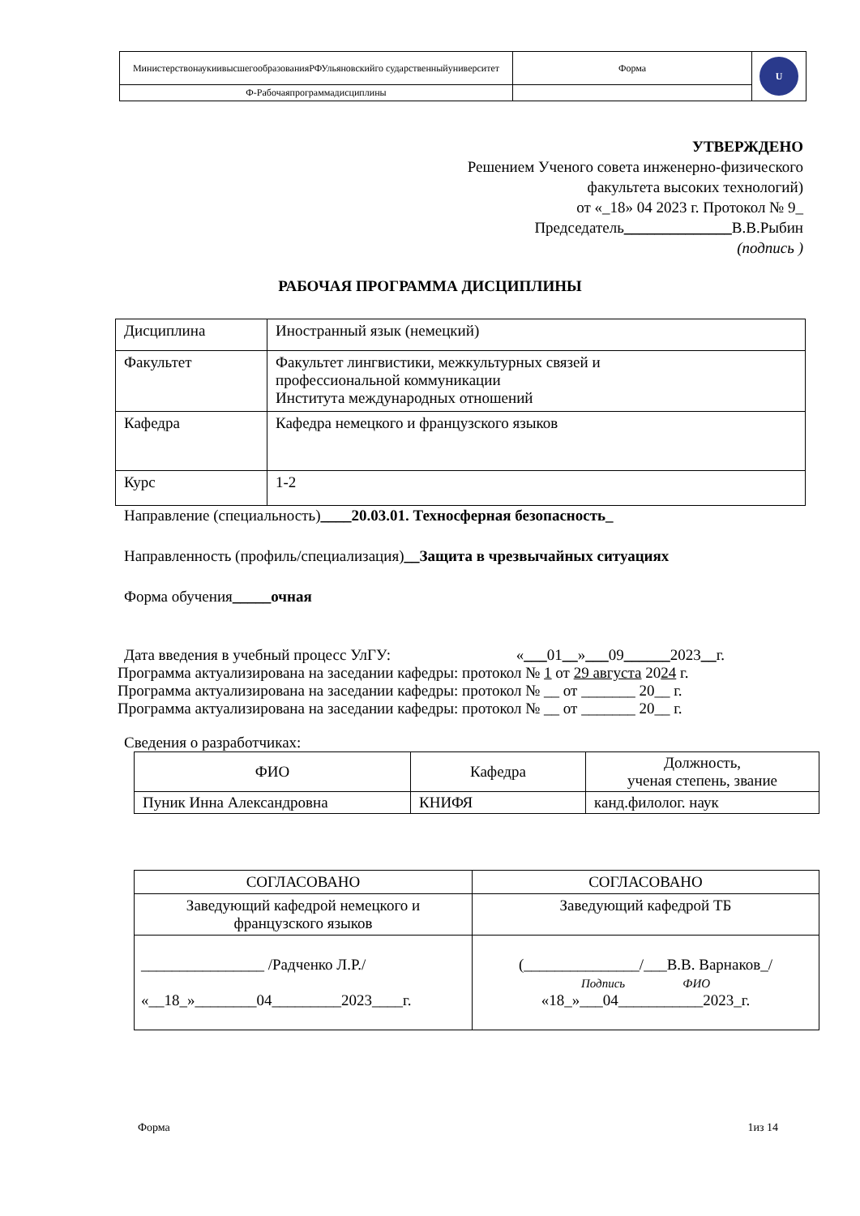| МинистерствонаукиивысшегообразованияРФУльяновскийго сударственныйуниверситет | Форма | U |
| Ф-Рабочаяпрограммадисциплины | | |
УТВЕРЖДЕНО
Решением Ученого совета инженерно-физического
факультета высоких технологий)
от «_18» 04 2023 г. Протокол № 9_
Председатель______________В.В.Рыбин
(подпись )
РАБОЧАЯ ПРОГРАММА ДИСЦИПЛИНЫ
| Дисциплина | Иностранный язык (немецкий) |
| Факультет | Факультет лингвистики, межкультурных связей и профессиональной коммуникации Института международных отношений |
| Кафедра | Кафедра немецкого и французского языков |
| Курс | 1-2 |
Направление (специальность)____20.03.01. Техносферная безопасность_
Направленность (профиль/специализация)__Защита в чрезвычайных ситуациях
Форма обучения_____очная
Дата введения в учебный процесс УлГУ: «___01__»___09______2023__г.
Программа актуализирована на заседании кафедры: протокол № 1 от 29 августа 2024 г.
Программа актуализирована на заседании кафедры: протокол № __ от _______ 20__ г.
Программа актуализирована на заседании кафедры: протокол № __ от _______ 20__ г.
Сведения о разработчиках:
| ФИО | Кафедра | Должность, ученая степень, звание |
| Пуник Инна Александровна | КНИФЯ | канд.филолог. наук |
| СОГЛАСОВАНО | СОГЛАСОВАНО |
| Заведующий кафедрой немецкого и французского языков | Заведующий кафедрой ТБ |
| ________________ /Радченко Л.Р./ «__18_»________04_________2023____г. | (_______________/___В.В. Варнаков_/ Подпись ФИО «18_»___04___________2023_г. |
Форма 1из 14